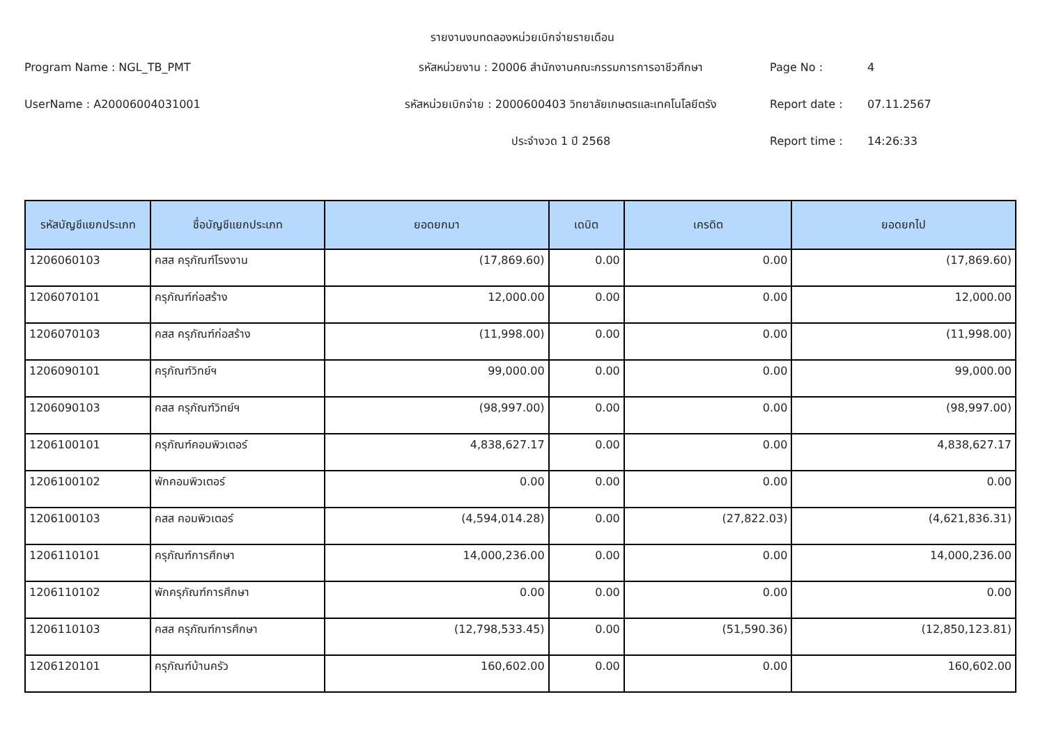รายงานงบทดลองหน่วยเบิกจ่ายรายเดือน
Program Name : NGL_TB_PMT
รหัสหน่วยงาน : 20006 สำนักงานคณะกรรมการการอาชีวศึกษา
Page No :
4
UserName : A20006004031001
รหัสหน่วยเบิกจ่าย : 2000600403 วิทยาลัยเกษตรและเทคโนโลยีตรัง
Report date :
07.11.2567
ประจำงวด 1 ปี 2568
Report time :
14:26:33
| รหัสบัญชีแยกประเภท | ชื่อบัญชีแยกประเภท | ยอดยกมา | เดบิต | เครดิต | ยอดยกไป |
| --- | --- | --- | --- | --- | --- |
| 1206060103 | คสส ครุภัณฑ์โรงงาน | (17,869.60) | 0.00 | 0.00 | (17,869.60) |
| 1206070101 | ครุภัณฑ์ก่อสร้าง | 12,000.00 | 0.00 | 0.00 | 12,000.00 |
| 1206070103 | คสส ครุภัณฑ์ก่อสร้าง | (11,998.00) | 0.00 | 0.00 | (11,998.00) |
| 1206090101 | ครุภัณฑ์วิทย์ฯ | 99,000.00 | 0.00 | 0.00 | 99,000.00 |
| 1206090103 | คสส ครุภัณฑ์วิทย์ฯ | (98,997.00) | 0.00 | 0.00 | (98,997.00) |
| 1206100101 | ครุภัณฑ์คอมพิวเตอร์ | 4,838,627.17 | 0.00 | 0.00 | 4,838,627.17 |
| 1206100102 | พักคอมพิวเตอร์ | 0.00 | 0.00 | 0.00 | 0.00 |
| 1206100103 | คสส คอมพิวเตอร์ | (4,594,014.28) | 0.00 | (27,822.03) | (4,621,836.31) |
| 1206110101 | ครุภัณฑ์การศึกษา | 14,000,236.00 | 0.00 | 0.00 | 14,000,236.00 |
| 1206110102 | พักครุภัณฑ์การศึกษา | 0.00 | 0.00 | 0.00 | 0.00 |
| 1206110103 | คสส ครุภัณฑ์การศึกษา | (12,798,533.45) | 0.00 | (51,590.36) | (12,850,123.81) |
| 1206120101 | ครุภัณฑ์บ้านครัว | 160,602.00 | 0.00 | 0.00 | 160,602.00 |